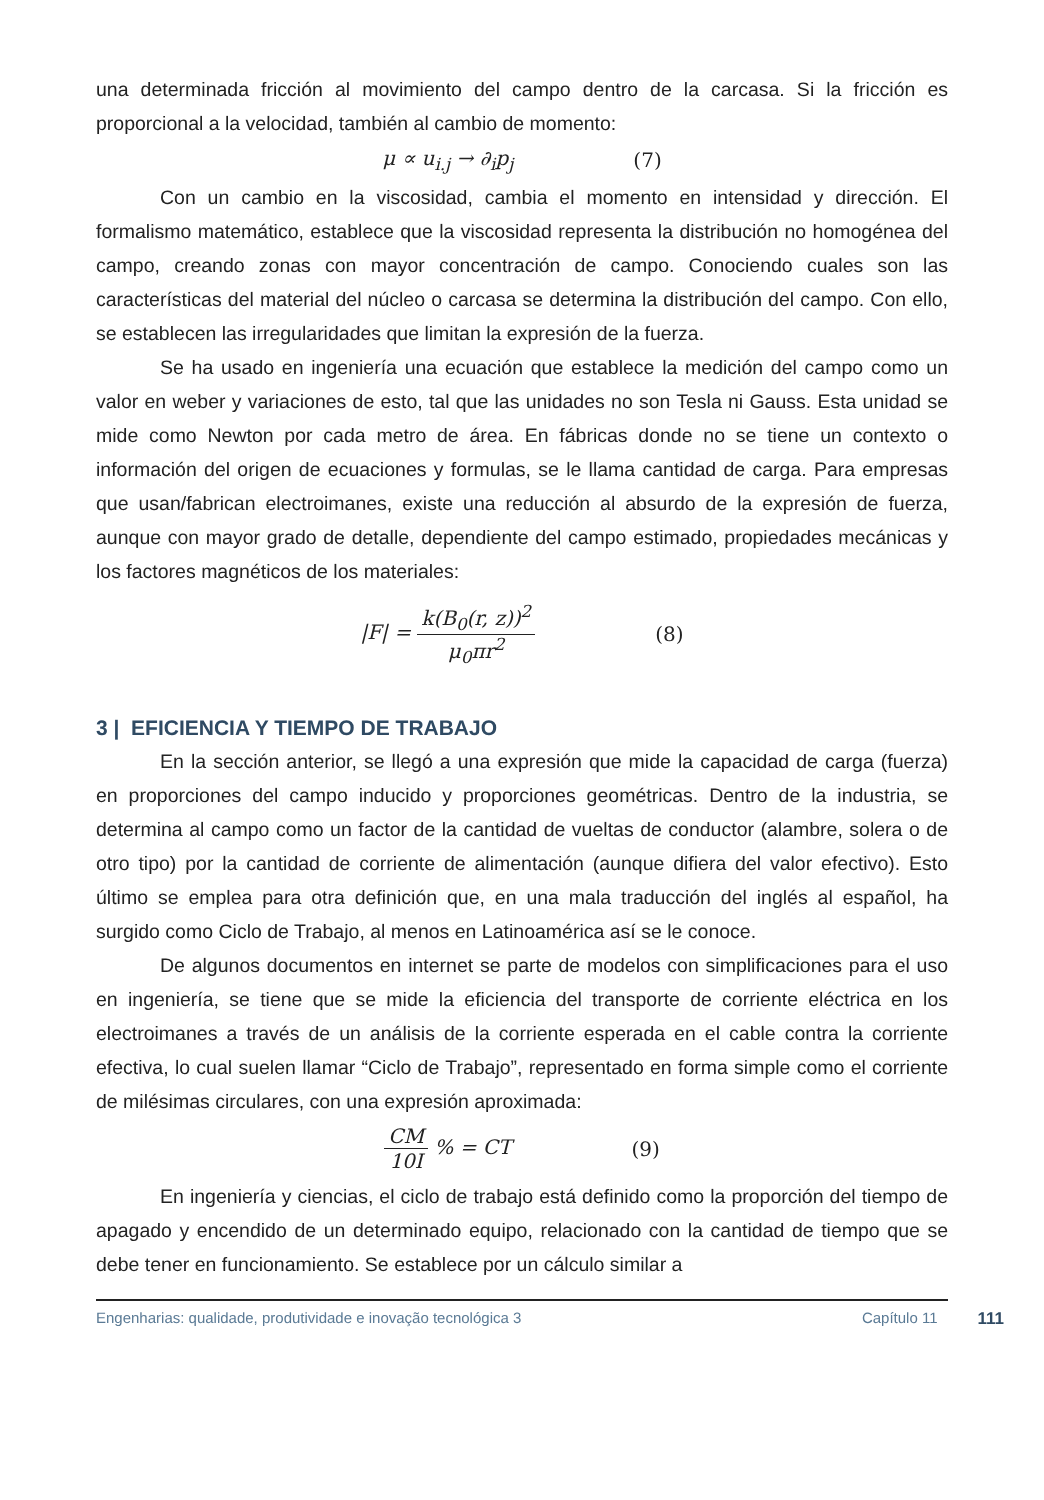una determinada fricción al movimiento del campo dentro de la carcasa. Si la fricción es proporcional a la velocidad, también al cambio de momento:
μ ∝ u<sub>i.j</sub> → ∂<sub>i</sub>p<sub>j</sub> (7)
Con un cambio en la viscosidad, cambia el momento en intensidad y dirección. El formalismo matemático, establece que la viscosidad representa la distribución no homogénea del campo, creando zonas con mayor concentración de campo. Conociendo cuales son las características del material del núcleo o carcasa se determina la distribución del campo. Con ello, se establecen las irregularidades que limitan la expresión de la fuerza.
Se ha usado en ingeniería una ecuación que establece la medición del campo como un valor en weber y variaciones de esto, tal que las unidades no son Tesla ni Gauss. Esta unidad se mide como Newton por cada metro de área. En fábricas donde no se tiene un contexto o información del origen de ecuaciones y formulas, se le llama cantidad de carga. Para empresas que usan/fabrican electroimanes, existe una reducción al absurdo de la expresión de fuerza, aunque con mayor grado de detalle, dependiente del campo estimado, propiedades mecánicas y los factores magnéticos de los materiales:
|F| = k(B<sub>0</sub>(r, z))<sup>2</sup> μ<sub>0</sub>πr<sup>2</sup> (8)
3 | EFICIENCIA Y TIEMPO DE TRABAJO
En la sección anterior, se llegó a una expresión que mide la capacidad de carga (fuerza) en proporciones del campo inducido y proporciones geométricas. Dentro de la industria, se determina al campo como un factor de la cantidad de vueltas de conductor (alambre, solera o de otro tipo) por la cantidad de corriente de alimentación (aunque difiera del valor efectivo). Esto último se emplea para otra definición que, en una mala traducción del inglés al español, ha surgido como Ciclo de Trabajo, al menos en Latinoamérica así se le conoce.
De algunos documentos en internet se parte de modelos con simplificaciones para el uso en ingeniería, se tiene que se mide la eficiencia del transporte de corriente eléctrica en los electroimanes a través de un análisis de la corriente esperada en el cable contra la corriente efectiva, lo cual suelen llamar “Ciclo de Trabajo”, representado en forma simple como el corriente de milésimas circulares, con una expresión aproximada:
CM 10I % = CT (9)
En ingeniería y ciencias, el ciclo de trabajo está definido como la proporción del tiempo de apagado y encendido de un determinado equipo, relacionado con la cantidad de tiempo que se debe tener en funcionamiento. Se establece por un cálculo similar a
Engenharias: qualidade, produtividade e inovação tecnológica 3 Capítulo 11 111